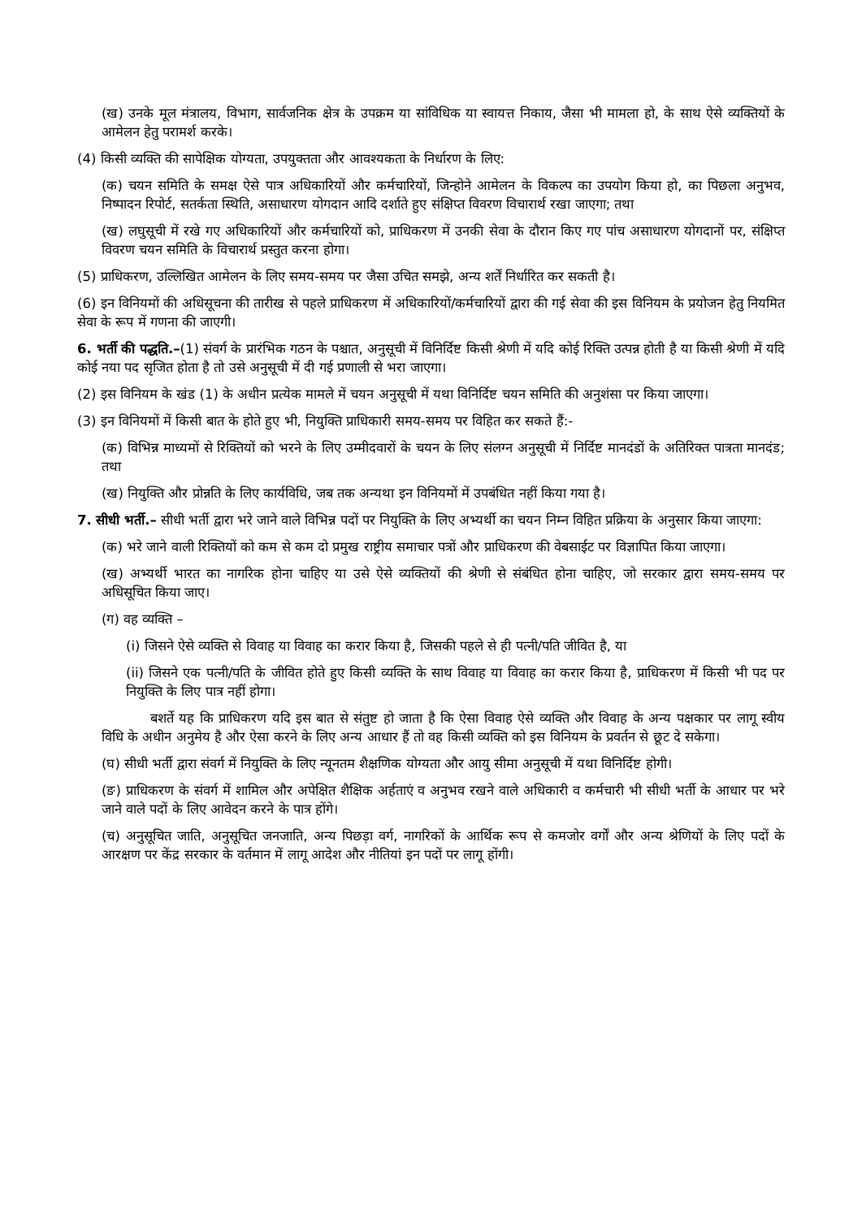(ख) उनके मूल मंत्रालय, विभाग, सार्वजनिक क्षेत्र के उपक्रम या सांविधिक या स्वायत्त निकाय, जैसा भी मामला हो, के साथ ऐसे व्यक्तियों के आमेलन हेतु परामर्श करके।
(4) किसी व्यक्ति की सापेक्षिक योग्यता, उपयुक्तता और आवश्यकता के निर्धारण के लिए:
(क) चयन समिति के समक्ष ऐसे पात्र अधिकारियों और कर्मचारियों, जिन्होने आमेलन के विकल्प का उपयोग किया हो, का पिछला अनुभव, निष्पादन रिपोर्ट, सतर्कता स्थिति, असाधारण योगदान आदि दर्शाते हुए संक्षिप्त विवरण विचारार्थ रखा जाएगा; तथा
(ख) लघुसूची में रखे गए अधिकारियों और कर्मचारियों को, प्राधिकरण में उनकी सेवा के दौरान किए गए पांच असाधारण योगदानों पर, संक्षिप्त विवरण चयन समिति के विचारार्थ प्रस्तुत करना होगा।
(5) प्राधिकरण, उल्लिखित आमेलन के लिए समय-समय पर जैसा उचित समझे, अन्य शर्तें निर्धारित कर सकती है।
(6) इन विनियमों की अधिसूचना की तारीख से पहले प्राधिकरण में अधिकारियों/कर्मचारियों द्वारा की गई सेवा की इस विनियम के प्रयोजन हेतु नियमित सेवा के रूप में गणना की जाएगी।
6. भर्ती की पद्धति.–(1) संवर्ग के प्रारंभिक गठन के पश्चात, अनुसूची में विनिर्दिष्ट किसी श्रेणी में यदि कोई रिक्ति उत्पन्न होती है या किसी श्रेणी में यदि कोई नया पद सृजित होता है तो उसे अनुसूची में दी गई प्रणाली से भरा जाएगा।
(2) इस विनियम के खंड (1) के अधीन प्रत्येक मामले में चयन अनुसूची में यथा विनिर्दिष्ट चयन समिति की अनुशंसा पर किया जाएगा।
(3) इन विनियमों में किसी बात के होते हुए भी, नियुक्ति प्राधिकारी समय-समय पर विहित कर सकते हैं:-
(क) विभिन्न माध्यमों से रिक्तियों को भरने के लिए उम्मीदवारों के चयन के लिए संलग्न अनुसूची में निर्दिष्ट मानदंडों के अतिरिक्त पात्रता मानदंड; तथा
(ख) नियुक्ति और प्रोन्नति के लिए कार्यविधि, जब तक अन्यथा इन विनियमों में उपबंधित नहीं किया गया है।
7. सीधी भर्ती.– सीधी भर्ती द्वारा भरे जाने वाले विभिन्न पदों पर नियुक्ति के लिए अभ्यर्थी का चयन निम्न विहित प्रक्रिया के अनुसार किया जाएगा:
(क) भरे जाने वाली रिक्तियों को कम से कम दो प्रमुख राष्ट्रीय समाचार पत्रों और प्राधिकरण की वेबसाईट पर विज्ञापित किया जाएगा।
(ख) अभ्यर्थी भारत का नागरिक होना चाहिए या उसे ऐसे व्यक्तियों की श्रेणी से संबंधित होना चाहिए, जो सरकार द्वारा समय-समय पर अधिसूचित किया जाए।
(ग) वह व्यक्ति –
(i) जिसने ऐसे व्यक्ति से विवाह या विवाह का करार किया है, जिसकी पहले से ही पत्नी/पति जीवित है, या
(ii) जिसने एक पत्नी/पति के जीवित होते हुए किसी व्यक्ति के साथ विवाह या विवाह का करार किया है, प्राधिकरण में किसी भी पद पर नियुक्ति के लिए पात्र नहीं होगा।
बशर्ते यह कि प्राधिकरण यदि इस बात से संतुष्ट हो जाता है कि ऐसा विवाह ऐसे व्यक्ति और विवाह के अन्य पक्षकार पर लागू स्वीय विधि के अधीन अनुमेय है और ऐसा करने के लिए अन्य आधार हैं तो वह किसी व्यक्ति को इस विनियम के प्रवर्तन से छूट दे सकेगा।
(घ) सीधी भर्ती द्वारा संवर्ग में नियुक्ति के लिए न्यूनतम शैक्षणिक योग्यता और आयु सीमा अनुसूची में यथा विनिर्दिष्ट होगी।
(ङ) प्राधिकरण के संवर्ग में शामिल और अपेक्षित शैक्षिक अर्हताएं व अनुभव रखने वाले अधिकारी व कर्मचारी भी सीधी भर्ती के आधार पर भरे जाने वाले पदों के लिए आवेदन करने के पात्र होंगे।
(च) अनुसूचित जाति, अनुसूचित जनजाति, अन्य पिछड़ा वर्ग, नागरिकों के आर्थिक रूप से कमजोर वर्गों और अन्य श्रेणियों के लिए पदों के आरक्षण पर केंद्र सरकार के वर्तमान में लागू आदेश और नीतियां इन पदों पर लागू होंगी।